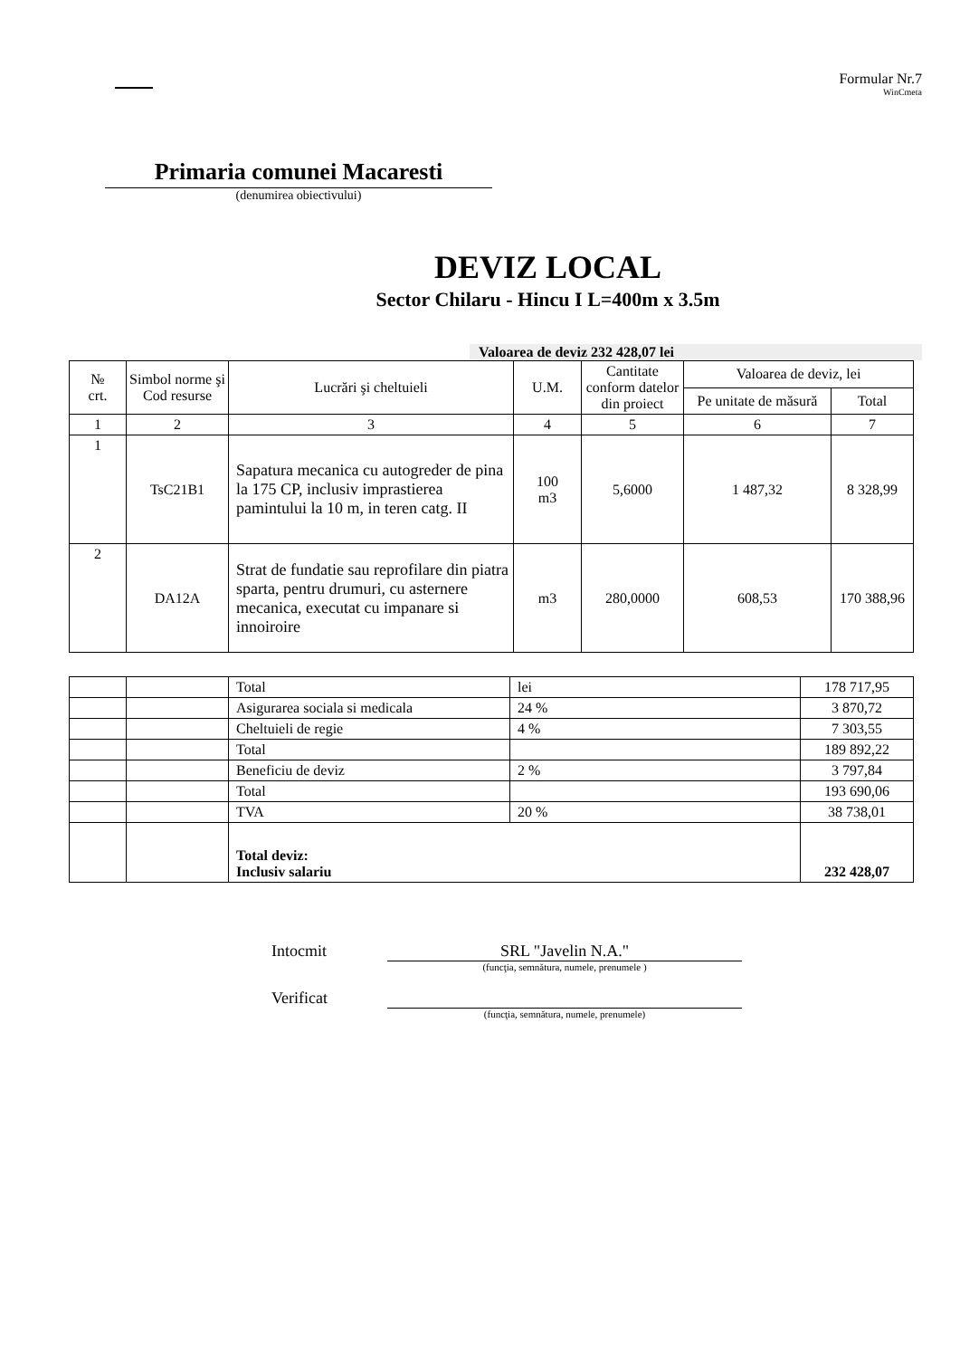Formular Nr.7
WinCmeta
Primaria comunei Macaresti
(denumirea obiectivului)
DEVIZ LOCAL
Sector Chilaru - Hincu I L=400m x 3.5m
Valoarea de deviz 232 428,07 lei
| № crt. | Simbol norme şi Cod resurse | Lucrări şi cheltuieli | U.M. | Cantitate conform datelor din proiect | Valoarea de deviz, lei | |
| --- | --- | --- | --- | --- | --- | --- |
| | | | | | Pe unitate de măsură | Total |
| 1 | 2 | 3 | 4 | 5 | 6 | 7 |
| 1 | TsC21B1 | Sapatura mecanica cu autogreder de pina la 175 CP, inclusiv imprastierea pamintului la 10 m, in teren catg. II | 100 m3 | 5,6000 | 1 487,32 | 8 328,99 |
| 2 | DA12A | Strat de fundatie sau reprofilare din piatra sparta, pentru drumuri, cu asternere mecanica, executat cu impanare si innoiroire | m3 | 280,0000 | 608,53 | 170 388,96 |
| | | Total | lei | 178 717,95 |
| | | Asigurarea sociala si medicala | 24 % | 3 870,72 |
| | | Cheltuieli de regie | 4 % | 7 303,55 |
| | | Total | | 189 892,22 |
| | | Beneficiu de deviz | 2 % | 3 797,84 |
| | | Total | | 193 690,06 |
| | | TVA | 20 % | 38 738,01 |
| | | Total deviz: Inclusiv salariu | | 232 428,07 |
Intocmit SRL "Javelin N.A."
(funcţia, semnătura, numele, prenumele )
Verificat
(funcţia, semnătura, numele, prenumele)